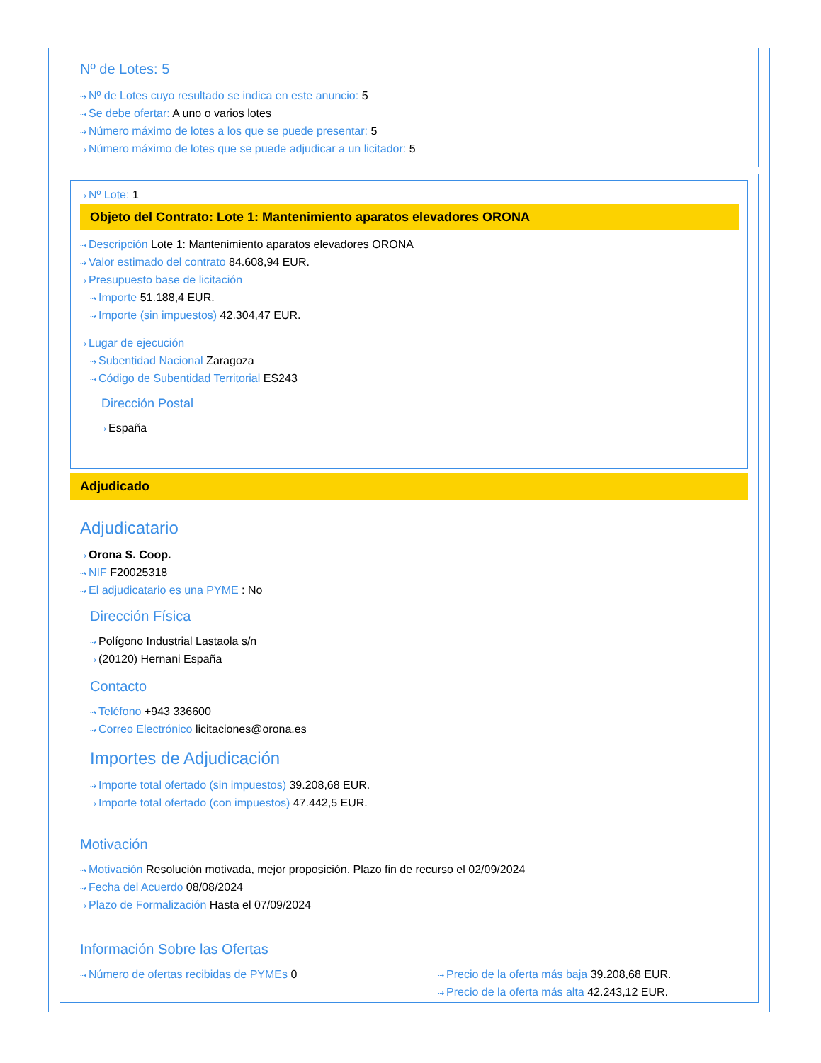Nº de Lotes: 5
⇢ Nº de Lotes cuyo resultado se indica en este anuncio: 5
⇢ Se debe ofertar: A uno o varios lotes
⇢ Número máximo de lotes a los que se puede presentar: 5
⇢ Número máximo de lotes que se puede adjudicar a un licitador: 5
⇢ Nº Lote: 1
Objeto del Contrato: Lote 1: Mantenimiento aparatos elevadores ORONA
⇢ Descripción Lote 1: Mantenimiento aparatos elevadores ORONA
⇢ Valor estimado del contrato 84.608,94 EUR.
⇢ Presupuesto base de licitación
⇢ Importe 51.188,4 EUR.
⇢ Importe (sin impuestos) 42.304,47 EUR.
⇢ Lugar de ejecución
⇢ Subentidad Nacional Zaragoza
⇢ Código de Subentidad Territorial ES243
Dirección Postal
⇢ España
Adjudicado
Adjudicatario
⇢ Orona S. Coop.
⇢ NIF F20025318
⇢ El adjudicatario es una PYME : No
Dirección Física
⇢ Polígono Industrial Lastaola s/n
⇢ (20120) Hernani España
Contacto
⇢ Teléfono +943 336600
⇢ Correo Electrónico licitaciones@orona.es
Importes de Adjudicación
⇢ Importe total ofertado (sin impuestos) 39.208,68 EUR.
⇢ Importe total ofertado (con impuestos) 47.442,5 EUR.
Motivación
⇢ Motivación Resolución motivada, mejor proposición. Plazo fin de recurso el 02/09/2024
⇢ Fecha del Acuerdo 08/08/2024
⇢ Plazo de Formalización Hasta el 07/09/2024
Información Sobre las Ofertas
⇢ Número de ofertas recibidas de PYMEs 0
⇢ Precio de la oferta más baja 39.208,68 EUR.
⇢ Precio de la oferta más alta 42.243,12 EUR.